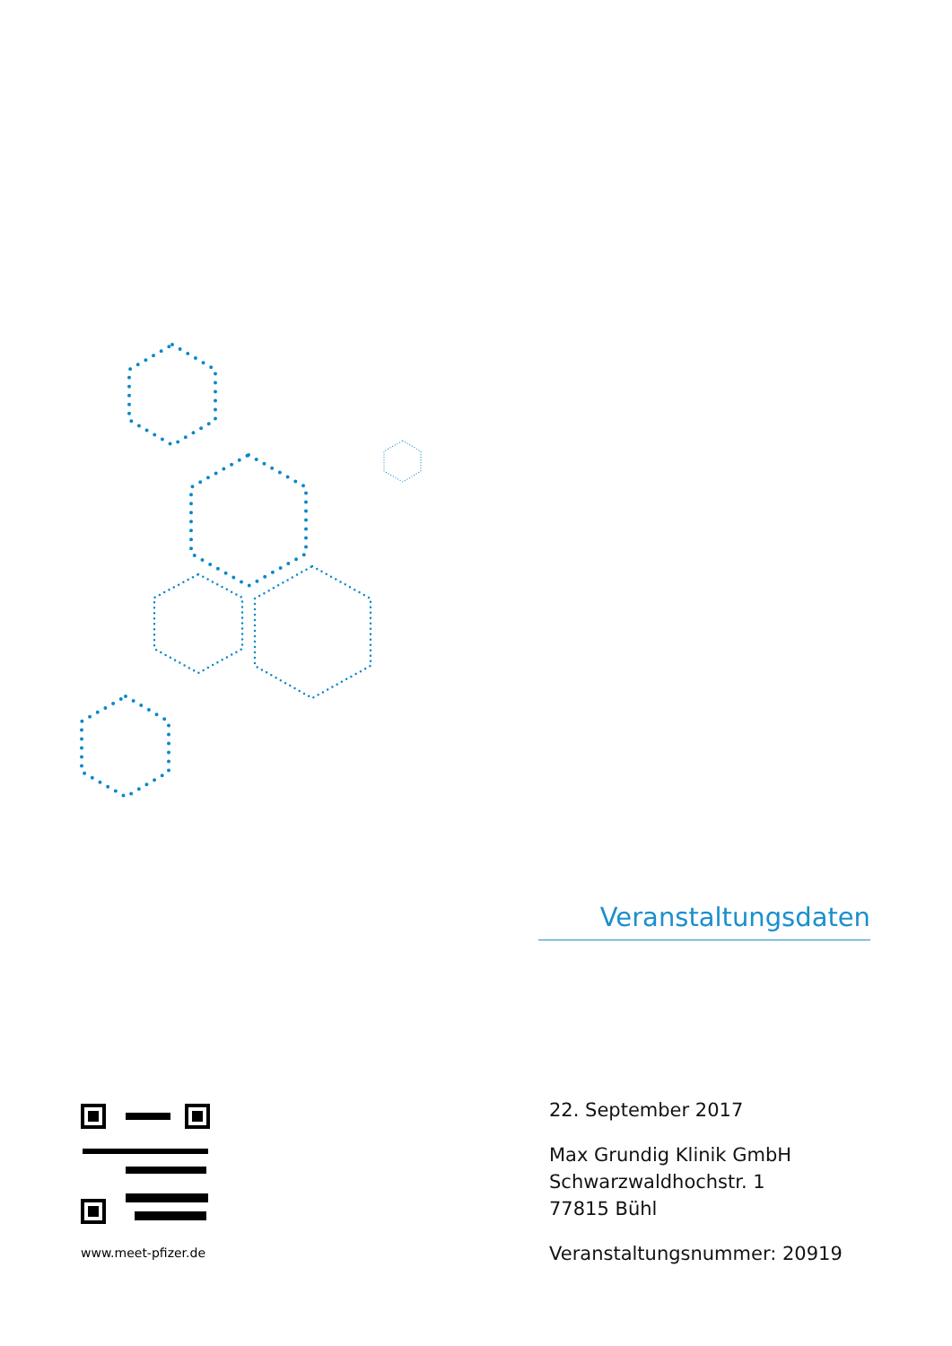Veranstaltungsdaten
www.meet-pfizer.de
22. September 2017
Max Grundig Klinik GmbH
Schwarzwaldhochstr. 1
77815 Bühl
Veranstaltungsnummer: 20919